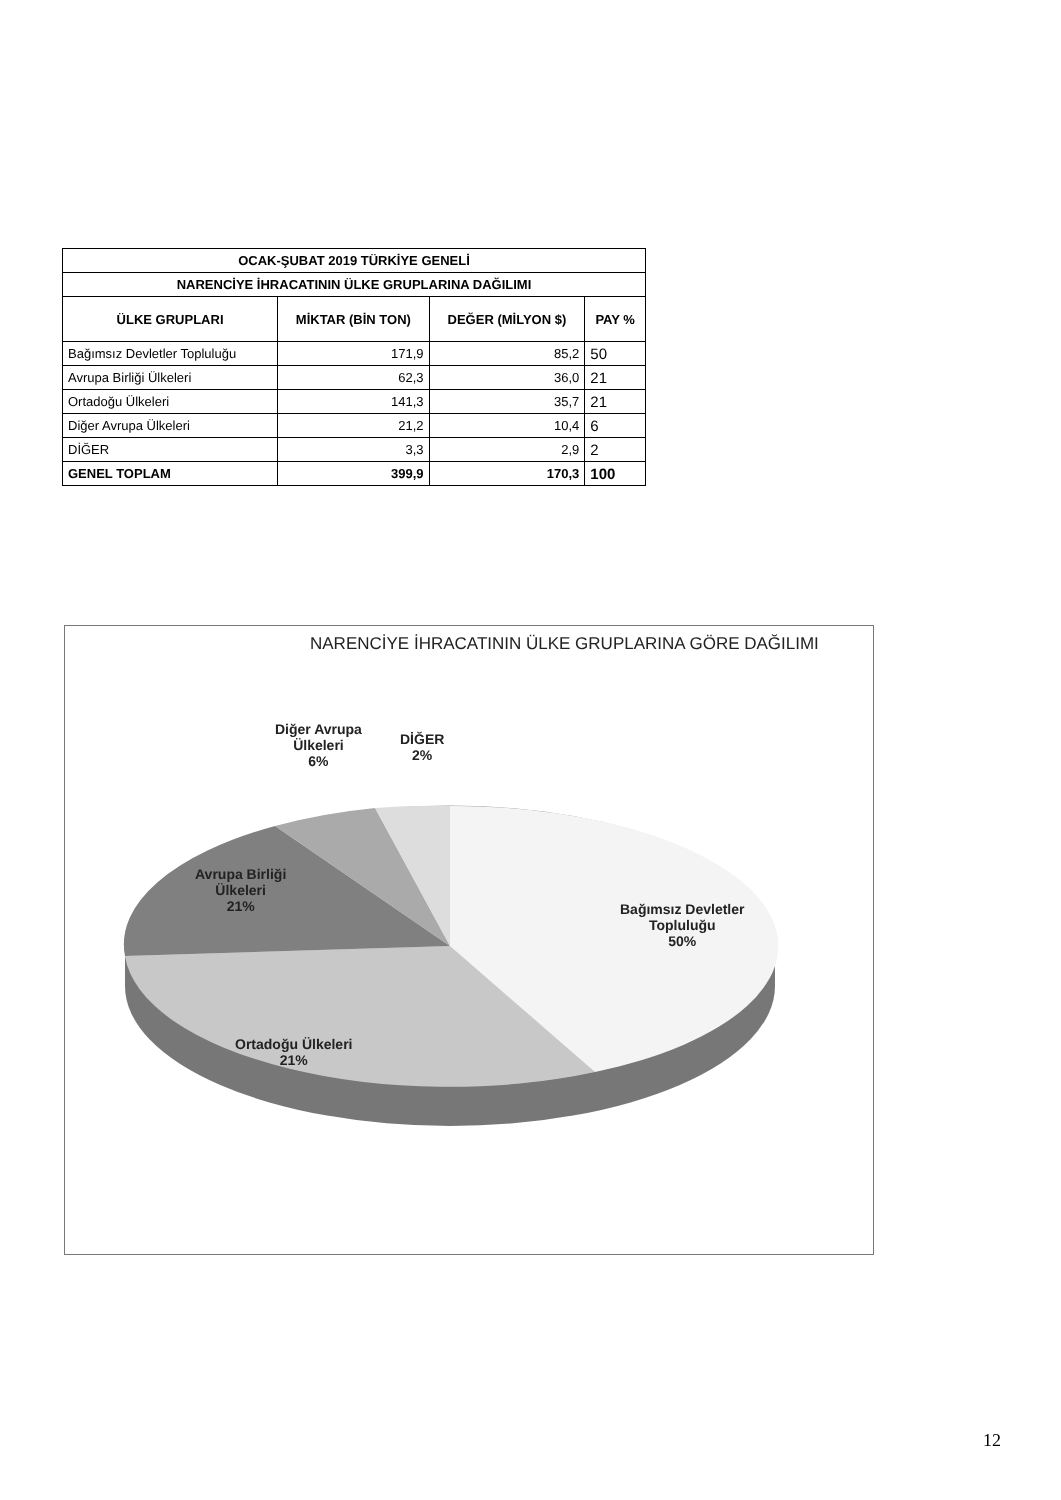| OCAK-ŞUBAT 2019 TÜRKİYE GENELİ | | | |
| --- | --- | --- | --- |
| NARENCİYE İHRACATININ ÜLKE GRUPLARINA DAĞILIMI | | | |
| ÜLKE GRUPLARI | MİKTAR (BİN TON) | DEĞER (MİLYON $) | PAY % |
| Bağımsız Devletler Topluluğu | 171,9 | 85,2 | 50 |
| Avrupa Birliği Ülkeleri | 62,3 | 36,0 | 21 |
| Ortadoğu Ülkeleri | 141,3 | 35,7 | 21 |
| Diğer Avrupa Ülkeleri | 21,2 | 10,4 | 6 |
| DİĞER | 3,3 | 2,9 | 2 |
| GENEL TOPLAM | 399,9 | 170,3 | 100 |
NARENCİYE İHRACATININ ÜLKE GRUPLARINA GÖRE DAĞILIMI
Diğer Avrupa
Ülkeleri
6%
DİĞER
2%
Avrupa Birliği
Ülkeleri
21%
Bağımsız Devletler
Topluluğu
50%
Ortadoğu Ülkeleri
21%
12